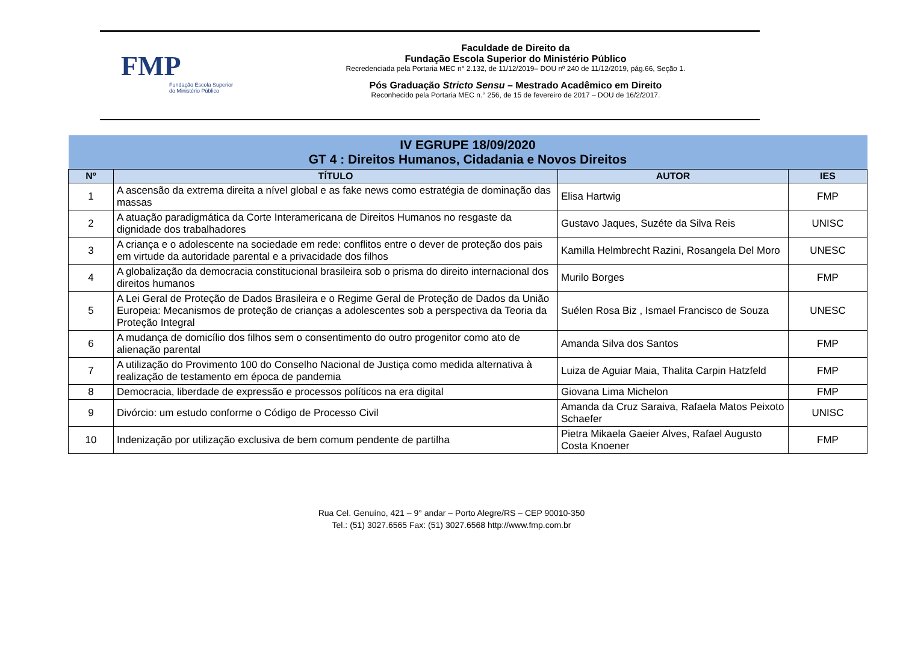FMP
Fundação Escola Superior
do Ministério Público
Faculdade de Direito da
Fundação Escola Superior do Ministério Público
Recredenciada pela Portaria MEC n° 2.132, de 11/12/2019– DOU nº 240 de 11/12/2019, pág.66, Seção 1.
Pós Graduação Stricto Sensu – Mestrado Acadêmico em Direito
Reconhecido pela Portaria MEC n.° 256, de 15 de fevereiro de 2017 – DOU de 16/2/2017.
| IV EGRUPE 18/09/2020 GT 4 : Direitos Humanos, Cidadania e Novos Direitos | | | |
| Nº | TÍTULO | AUTOR | IES |
| 1 | A ascensão da extrema direita a nível global e as fake news como estratégia de dominação das massas | Elisa Hartwig | FMP |
| 2 | A atuação paradigmática da Corte Interamericana de Direitos Humanos no resgaste da dignidade dos trabalhadores | Gustavo Jaques, Suzéte da Silva Reis | UNISC |
| 3 | A criança e o adolescente na sociedade em rede: conflitos entre o dever de proteção dos pais em virtude da autoridade parental e a privacidade dos filhos | Kamilla Helmbrecht Razini, Rosangela Del Moro | UNESC |
| 4 | A globalização da democracia constitucional brasileira sob o prisma do direito internacional dos direitos humanos | Murilo Borges | FMP |
| 5 | A Lei Geral de Proteção de Dados Brasileira e o Regime Geral de Proteção de Dados da União Europeia: Mecanismos de proteção de crianças a adolescentes sob a perspectiva da Teoria da Proteção Integral | Suélen Rosa Biz , Ismael Francisco de Souza | UNESC |
| 6 | A mudança de domicílio dos filhos sem o consentimento do outro progenitor como ato de alienação parental | Amanda Silva dos Santos | FMP |
| 7 | A utilização do Provimento 100 do Conselho Nacional de Justiça como medida alternativa à realização de testamento em época de pandemia | Luiza de Aguiar Maia, Thalita Carpin Hatzfeld | FMP |
| 8 | Democracia, liberdade de expressão e processos políticos na era digital | Giovana Lima Michelon | FMP |
| 9 | Divórcio: um estudo conforme o Código de Processo Civil | Amanda da Cruz Saraiva, Rafaela Matos Peixoto Schaefer | UNISC |
| 10 | Indenização por utilização exclusiva de bem comum pendente de partilha | Pietra Mikaela Gaeier Alves, Rafael Augusto Costa Knoener | FMP |
Rua Cel. Genuíno, 421 – 9° andar – Porto Alegre/RS – CEP 90010-350
Tel.: (51) 3027.6565 Fax: (51) 3027.6568 http://www.fmp.com.br